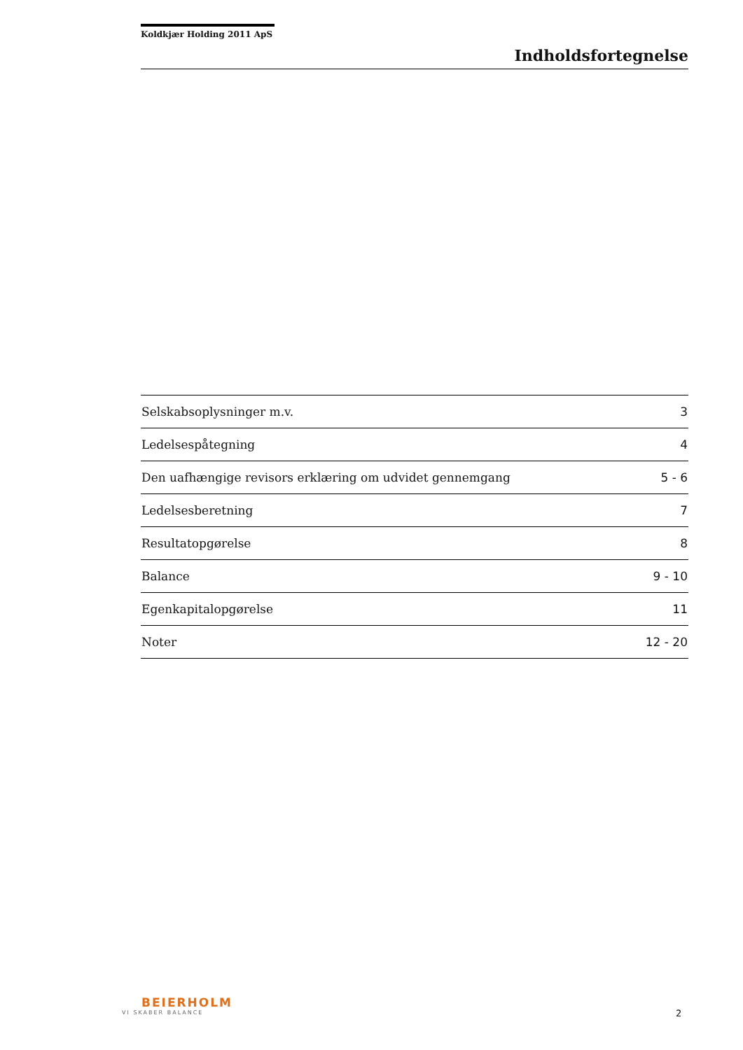Koldkjær Holding 2011 ApS
Indholdsfortegnelse
| Selskabsoplysninger m.v. | 3 |
| Ledelsespåtegning | 4 |
| Den uafhængige revisors erklæring om udvidet gennemgang | 5 - 6 |
| Ledelsesberetning | 7 |
| Resultatopgørelse | 8 |
| Balance | 9 - 10 |
| Egenkapitalopgørelse | 11 |
| Noter | 12 - 20 |
BEIERHOLM
VI SKABER BALANCE
2